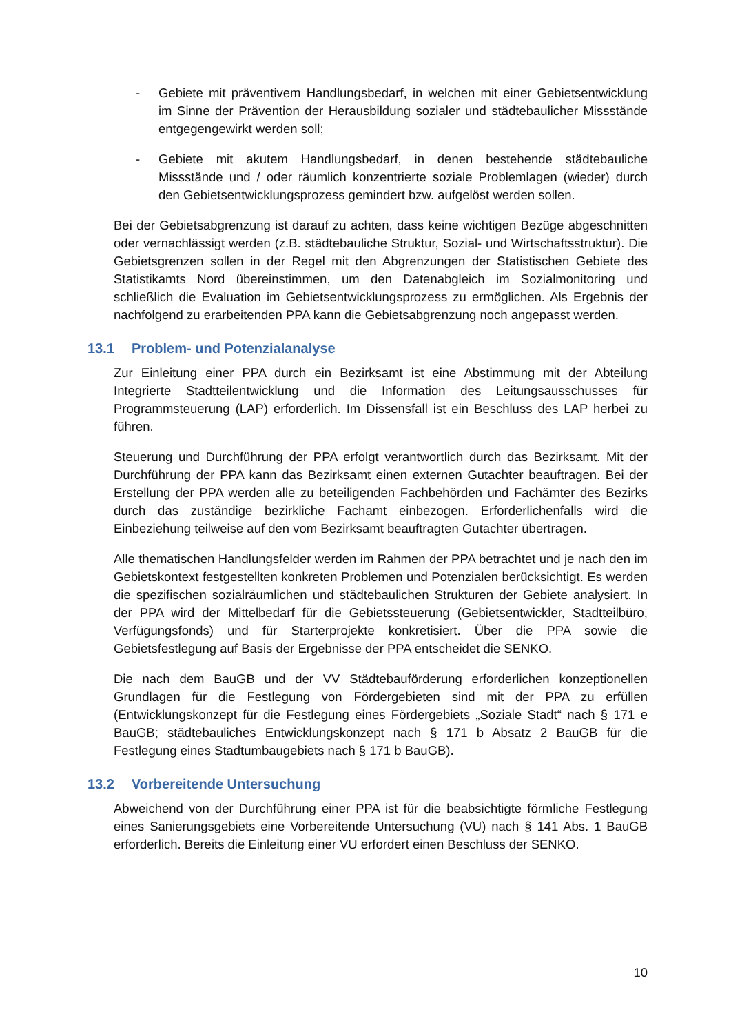- Gebiete mit präventivem Handlungsbedarf, in welchen mit einer Gebietsentwicklung im Sinne der Prävention der Herausbildung sozialer und städtebaulicher Missstände entgegengewirkt werden soll;
- Gebiete mit akutem Handlungsbedarf, in denen bestehende städtebauliche Missstände und / oder räumlich konzentrierte soziale Problemlagen (wieder) durch den Gebietsentwicklungsprozess gemindert bzw. aufgelöst werden sollen.
Bei der Gebietsabgrenzung ist darauf zu achten, dass keine wichtigen Bezüge abgeschnitten oder vernachlässigt werden (z.B. städtebauliche Struktur, Sozial- und Wirtschaftsstruktur). Die Gebietsgrenzen sollen in der Regel mit den Abgrenzungen der Statistischen Gebiete des Statistikamts Nord übereinstimmen, um den Datenabgleich im Sozialmonitoring und schließlich die Evaluation im Gebietsentwicklungsprozess zu ermöglichen. Als Ergebnis der nachfolgend zu erarbeitenden PPA kann die Gebietsabgrenzung noch angepasst werden.
13.1 Problem- und Potenzialanalyse
Zur Einleitung einer PPA durch ein Bezirksamt ist eine Abstimmung mit der Abteilung Integrierte Stadtteilentwicklung und die Information des Leitungsausschusses für Programmsteuerung (LAP) erforderlich. Im Dissensfall ist ein Beschluss des LAP herbei zu führen.
Steuerung und Durchführung der PPA erfolgt verantwortlich durch das Bezirksamt. Mit der Durchführung der PPA kann das Bezirksamt einen externen Gutachter beauftragen. Bei der Erstellung der PPA werden alle zu beteiligenden Fachbehörden und Fachämter des Bezirks durch das zuständige bezirkliche Fachamt einbezogen. Erforderlichenfalls wird die Einbeziehung teilweise auf den vom Bezirksamt beauftragten Gutachter übertragen.
Alle thematischen Handlungsfelder werden im Rahmen der PPA betrachtet und je nach den im Gebietskontext festgestellten konkreten Problemen und Potenzialen berücksichtigt. Es werden die spezifischen sozialräumlichen und städtebaulichen Strukturen der Gebiete analysiert. In der PPA wird der Mittelbedarf für die Gebietssteuerung (Gebietsentwickler, Stadtteilbüro, Verfügungsfonds) und für Starterprojekte konkretisiert. Über die PPA sowie die Gebietsfestlegung auf Basis der Ergebnisse der PPA entscheidet die SENKO.
Die nach dem BauGB und der VV Städtebauförderung erforderlichen konzeptionellen Grundlagen für die Festlegung von Fördergebieten sind mit der PPA zu erfüllen (Entwicklungskonzept für die Festlegung eines Fördergebiets „Soziale Stadt“ nach § 171 e BauGB; städtebauliches Entwicklungskonzept nach § 171 b Absatz 2 BauGB für die Festlegung eines Stadtumbaugebiets nach § 171 b BauGB).
13.2 Vorbereitende Untersuchung
Abweichend von der Durchführung einer PPA ist für die beabsichtigte förmliche Festlegung eines Sanierungsgebiets eine Vorbereitende Untersuchung (VU) nach § 141 Abs. 1 BauGB erforderlich. Bereits die Einleitung einer VU erfordert einen Beschluss der SENKO.
10